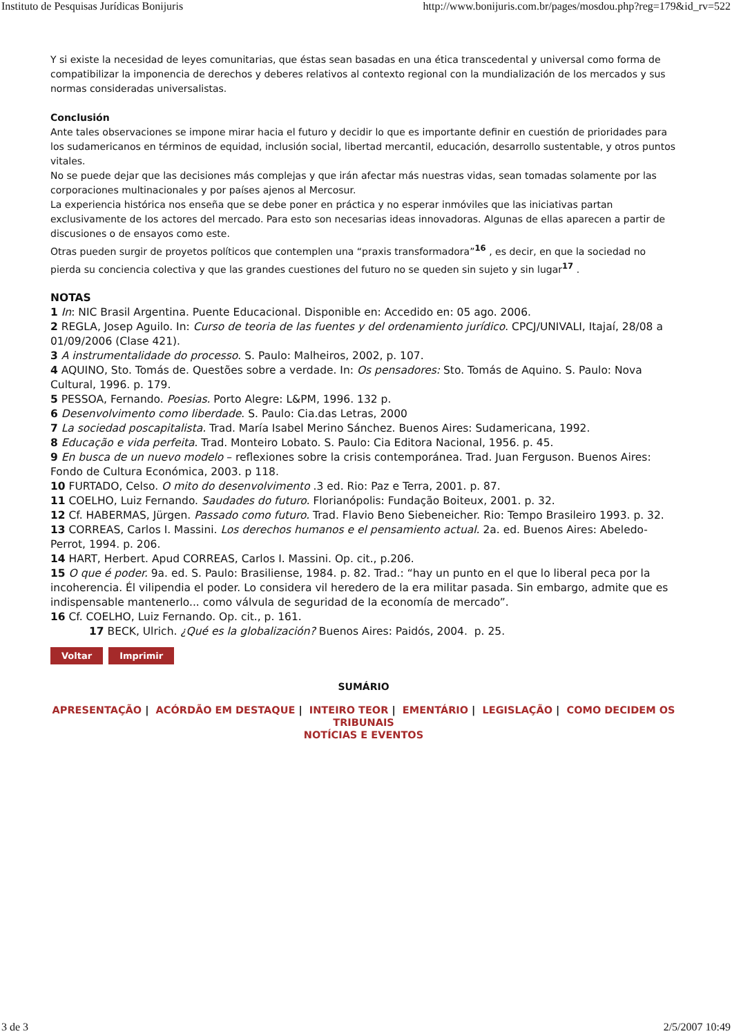Instituto de Pesquisas Jurídicas Bonijuris http://www.bonijuris.com.br/pages/mosdou.php?reg=179&id_rv=522
Y si existe la necesidad de leyes comunitarias, que éstas sean basadas en una ética transcedental y universal como forma de compatibilizar la imponencia de derechos y deberes relativos al contexto regional con la mundialización de los mercados y sus normas consideradas universalistas.
Conclusión
Ante tales observaciones se impone mirar hacia el futuro y decidir lo que es importante definir en cuestión de prioridades para los sudamericanos en términos de equidad, inclusión social, libertad mercantil, educación, desarrollo sustentable, y otros puntos vitales.
No se puede dejar que las decisiones más complejas y que irán afectar más nuestras vidas, sean tomadas solamente por las corporaciones multinacionales y por países ajenos al Mercosur.
La experiencia histórica nos enseña que se debe poner en práctica y no esperar inmóviles que las iniciativas partan exclusivamente de los actores del mercado. Para esto son necesarias ideas innovadoras. Algunas de ellas aparecen a partir de discusiones o de ensayos como este.
Otras pueden surgir de proyetos políticos que contemplen una “praxis transformadora”<sup>16</sup> , es decir, en que la sociedad no pierda su conciencia colectiva y que las grandes cuestiones del futuro no se queden sin sujeto y sin lugar<sup>17</sup> .
NOTAS
1 In: NIC Brasil Argentina. Puente Educacional. Disponible en: Accedido en: 05 ago. 2006.
2 REGLA, Josep Aguilo. In: Curso de teoria de las fuentes y del ordenamiento jurídico. CPCJ/UNIVALI, Itajaí, 28/08 a 01/09/2006 (Clase 421).
3 A instrumentalidade do processo. S. Paulo: Malheiros, 2002, p. 107.
4 AQUINO, Sto. Tomás de. Questões sobre a verdade. In: Os pensadores: Sto. Tomás de Aquino. S. Paulo: Nova Cultural, 1996. p. 179.
5 PESSOA, Fernando. Poesias. Porto Alegre: L&PM, 1996. 132 p.
6 Desenvolvimento como liberdade. S. Paulo: Cia.das Letras, 2000
7 La sociedad poscapitalista. Trad. María Isabel Merino Sánchez. Buenos Aires: Sudamericana, 1992.
8 Educação e vida perfeita. Trad. Monteiro Lobato. S. Paulo: Cia Editora Nacional, 1956. p. 45.
9 En busca de un nuevo modelo – reflexiones sobre la crisis contemporánea. Trad. Juan Ferguson. Buenos Aires: Fondo de Cultura Económica, 2003. p 118.
10 FURTADO, Celso. O mito do desenvolvimento .3 ed. Rio: Paz e Terra, 2001. p. 87.
11 COELHO, Luiz Fernando. Saudades do futuro. Florianópolis: Fundação Boiteux, 2001. p. 32.
12 Cf. HABERMAS, Jürgen. Passado como futuro. Trad. Flavio Beno Siebeneicher. Rio: Tempo Brasileiro 1993. p. 32.
13 CORREAS, Carlos I. Massini. Los derechos humanos e el pensamiento actual. 2a. ed. Buenos Aires: Abeledo-Perrot, 1994. p. 206.
14 HART, Herbert. Apud CORREAS, Carlos I. Massini. Op. cit., p.206.
15 O que é poder. 9a. ed. S. Paulo: Brasiliense, 1984. p. 82. Trad.: “hay un punto en el que lo liberal peca por la incoherencia. Él vilipendia el poder. Lo considera vil heredero de la era militar pasada. Sin embargo, admite que es indispensable mantenerlo... como válvula de seguridad de la economía de mercado”.
16 Cf. COELHO, Luiz Fernando. Op. cit., p. 161.
17 BECK, Ulrich. ¿Qué es la globalización? Buenos Aires: Paidós, 2004. p. 25.
Voltar Imprimir
SUMÁRIO
APRESENTAÇÃO | ACÓRDÃO EM DESTAQUE | INTEIRO TEOR | EMENTÁRIO | LEGISLAÇÃO | COMO DECIDEM OS TRIBUNAIS
NOTÍCIAS E EVENTOS
3 de 3 2/5/2007 10:49